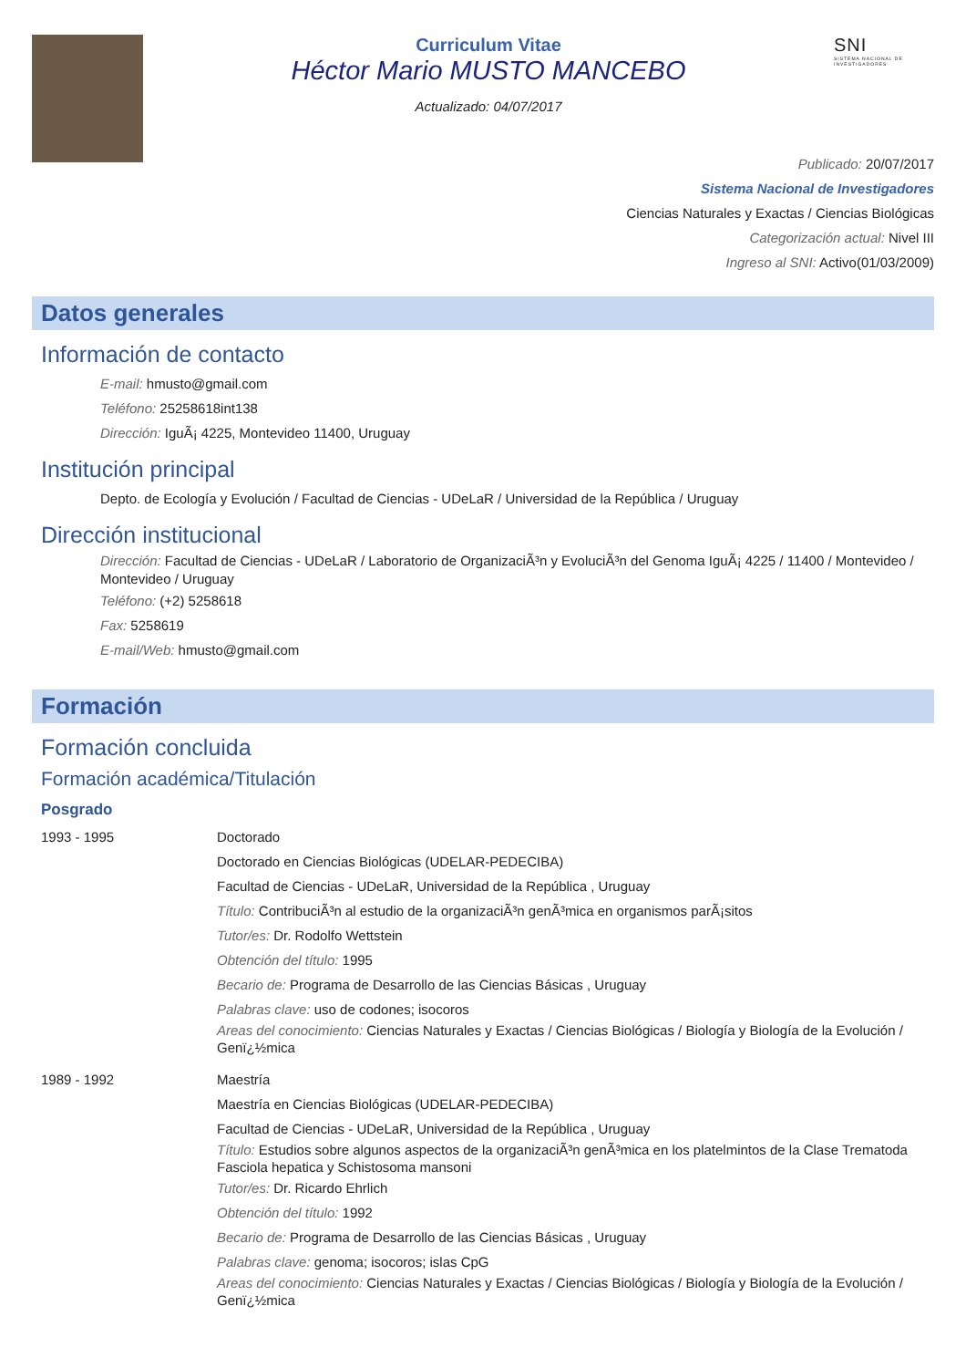Curriculum Vitae
Héctor Mario MUSTO MANCEBO
Actualizado: 04/07/2017
SNI
SISTEMA NACIONAL DE INVESTIGADORES
Publicado: 20/07/2017
Sistema Nacional de Investigadores
Ciencias Naturales y Exactas / Ciencias Biológicas
Categorización actual: Nivel III
Ingreso al SNI: Activo(01/03/2009)
Datos generales
Información de contacto
E-mail: hmusto@gmail.com
Teléfono: 25258618int138
Dirección: IguÃ¡ 4225, Montevideo 11400, Uruguay
Institución principal
Depto. de Ecología y Evolución / Facultad de Ciencias - UDeLaR / Universidad de la República / Uruguay
Dirección institucional
Dirección: Facultad de Ciencias - UDeLaR / Laboratorio de OrganizaciÃ³n y EvoluciÃ³n del Genoma IguÃ¡ 4225 / 11400 / Montevideo / Montevideo / Uruguay
Teléfono: (+2) 5258618
Fax: 5258619
E-mail/Web: hmusto@gmail.com
Formación
Formación concluida
Formación académica/Titulación
Posgrado
1993 - 1995 Doctorado
Doctorado en Ciencias Biológicas (UDELAR-PEDECIBA)
Facultad de Ciencias - UDeLaR, Universidad de la República , Uruguay
Título: ContribuciÃ³n al estudio de la organizaciÃ³n genÃ³mica en organismos parÃ¡sitos
Tutor/es: Dr. Rodolfo Wettstein
Obtención del título: 1995
Becario de: Programa de Desarrollo de las Ciencias Básicas , Uruguay
Palabras clave: uso de codones; isocoros
Areas del conocimiento: Ciencias Naturales y Exactas / Ciencias Biológicas / Biología y Biología de la Evolución / Genï¿½mica
1989 - 1992 Maestría
Maestría en Ciencias Biológicas (UDELAR-PEDECIBA)
Facultad de Ciencias - UDeLaR, Universidad de la República , Uruguay
Título: Estudios sobre algunos aspectos de la organizaciÃ³n genÃ³mica en los platelmintos de la Clase Trematoda Fasciola hepatica y Schistosoma mansoni
Tutor/es: Dr. Ricardo Ehrlich
Obtención del título: 1992
Becario de: Programa de Desarrollo de las Ciencias Básicas , Uruguay
Palabras clave: genoma; isocoros; islas CpG
Areas del conocimiento: Ciencias Naturales y Exactas / Ciencias Biológicas / Biología y Biología de la Evolución / Genï¿½mica